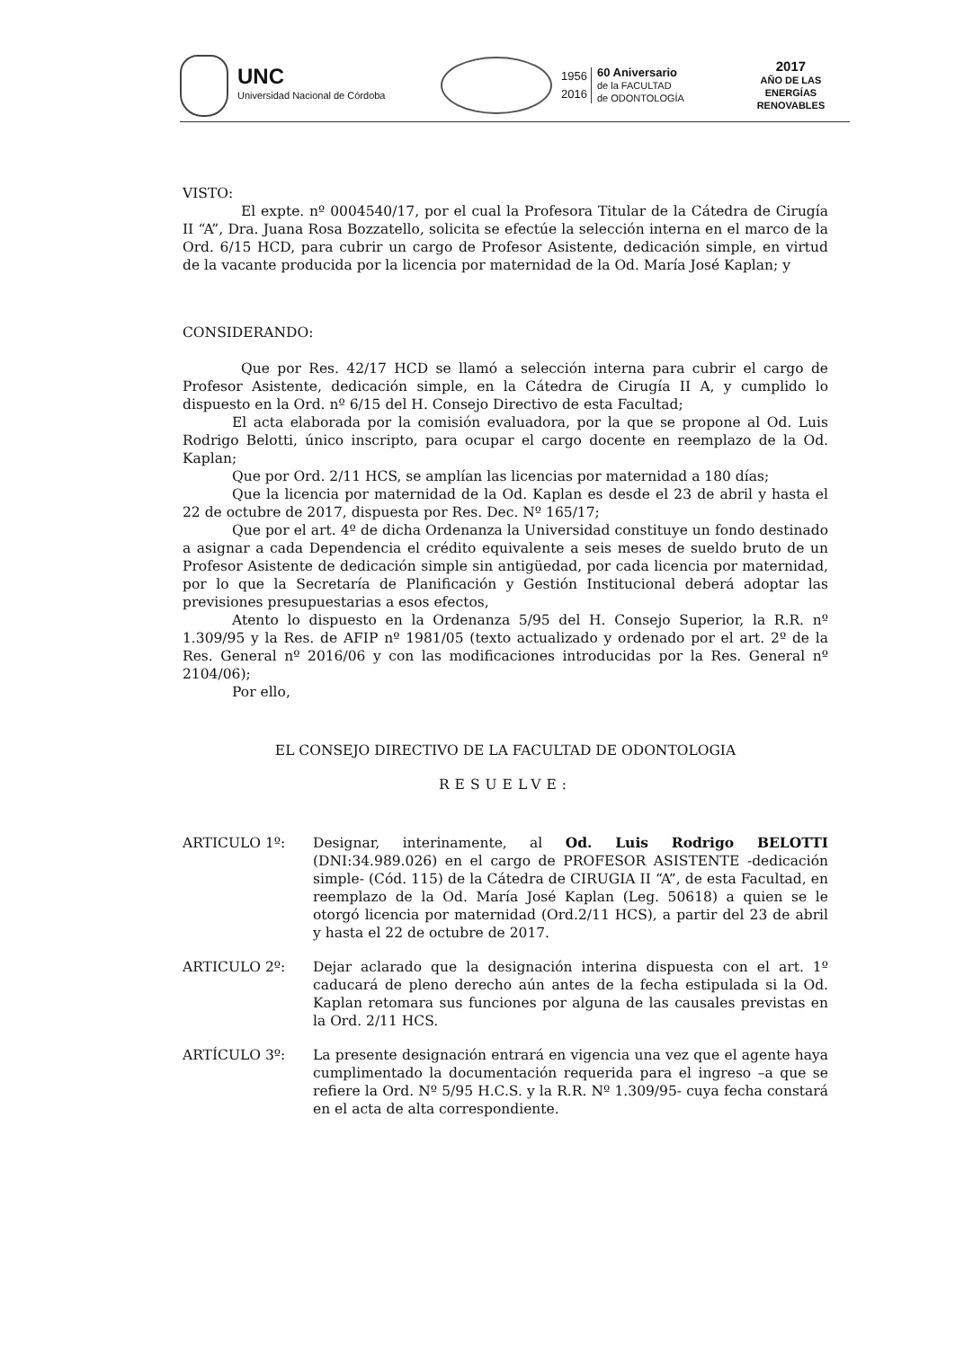UNC
Universidad Nacional de Córdoba
1956
2016
60 Aniversario
de la FACULTAD
de ODONTOLOGÍA
2017
AÑO DE LAS
ENERGÍAS RENOVABLES
VISTO:
El expte. nº 0004540/17, por el cual la Profesora Titular de la Cátedra de Cirugía II “A”, Dra. Juana Rosa Bozzatello, solicita se efectúe la selección interna en el marco de la Ord. 6/15 HCD, para cubrir un cargo de Profesor Asistente, dedicación simple, en virtud de la vacante producida por la licencia por maternidad de la Od. María José Kaplan; y
CONSIDERANDO:
Que por Res. 42/17 HCD se llamó a selección interna para cubrir el cargo de Profesor Asistente, dedicación simple, en la Cátedra de Cirugía II A, y cumplido lo dispuesto en la Ord. nº 6/15 del H. Consejo Directivo de esta Facultad;
El acta elaborada por la comisión evaluadora, por la que se propone al Od. Luis Rodrigo Belotti, único inscripto, para ocupar el cargo docente en reemplazo de la Od. Kaplan;
Que por Ord. 2/11 HCS, se amplían las licencias por maternidad a 180 días;
Que la licencia por maternidad de la Od. Kaplan es desde el 23 de abril y hasta el 22 de octubre de 2017, dispuesta por Res. Dec. Nº 165/17;
Que por el art. 4º de dicha Ordenanza la Universidad constituye un fondo destinado a asignar a cada Dependencia el crédito equivalente a seis meses de sueldo bruto de un Profesor Asistente de dedicación simple sin antigüedad, por cada licencia por maternidad, por lo que la Secretaría de Planificación y Gestión Institucional deberá adoptar las previsiones presupuestarias a esos efectos,
Atento lo dispuesto en la Ordenanza 5/95 del H. Consejo Superior, la R.R. nº 1.309/95 y la Res. de AFIP nº 1981/05 (texto actualizado y ordenado por el art. 2º de la Res. General nº 2016/06 y con las modificaciones introducidas por la Res. General nº 2104/06);
Por ello,
EL CONSEJO DIRECTIVO DE LA FACULTAD DE ODONTOLOGIA
RESUELVE:
ARTICULO 1º: Designar, interinamente, al Od. Luis Rodrigo BELOTTI (DNI:34.989.026) en el cargo de PROFESOR ASISTENTE -dedicación simple- (Cód. 115) de la Cátedra de CIRUGIA II “A”, de esta Facultad, en reemplazo de la Od. María José Kaplan (Leg. 50618) a quien se le otorgó licencia por maternidad (Ord.2/11 HCS), a partir del 23 de abril y hasta el 22 de octubre de 2017.
ARTICULO 2º: Dejar aclarado que la designación interina dispuesta con el art. 1º caducará de pleno derecho aún antes de la fecha estipulada si la Od. Kaplan retomara sus funciones por alguna de las causales previstas en la Ord. 2/11 HCS.
ARTÍCULO 3º: La presente designación entrará en vigencia una vez que el agente haya cumplimentado la documentación requerida para el ingreso –a que se refiere la Ord. Nº 5/95 H.C.S. y la R.R. Nº 1.309/95- cuya fecha constará en el acta de alta correspondiente.